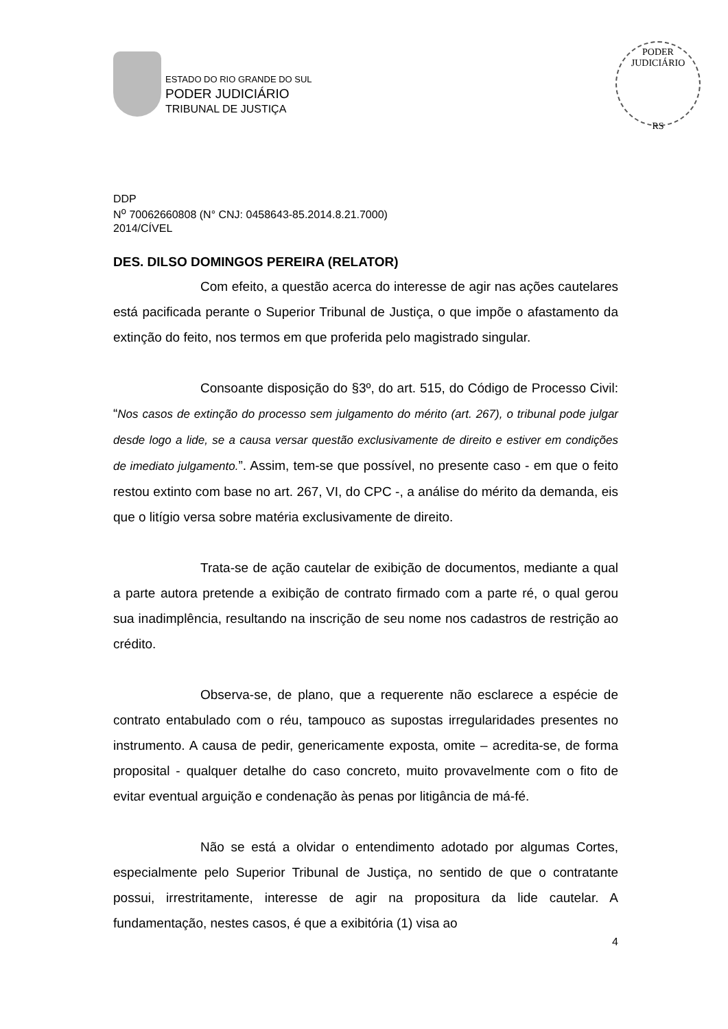ESTADO DO RIO GRANDE DO SUL
PODER JUDICIÁRIO
TRIBUNAL DE JUSTIÇA
PODER JUDICIÁRIO
RS
DDP
N<sup>o</sup> 70062660808 (N° CNJ: 0458643-85.2014.8.21.7000)
2014/CÍVEL
DES. DILSO DOMINGOS PEREIRA (RELATOR)
Com efeito, a questão acerca do interesse de agir nas ações cautelares está pacificada perante o Superior Tribunal de Justiça, o que impõe o afastamento da extinção do feito, nos termos em que proferida pelo magistrado singular.
Consoante disposição do §3º, do art. 515, do Código de Processo Civil: “Nos casos de extinção do processo sem julgamento do mérito (art. 267), o tribunal pode julgar desde logo a lide, se a causa versar questão exclusivamente de direito e estiver em condições de imediato julgamento.”. Assim, tem-se que possível, no presente caso - em que o feito restou extinto com base no art. 267, VI, do CPC -, a análise do mérito da demanda, eis que o litígio versa sobre matéria exclusivamente de direito.
Trata-se de ação cautelar de exibição de documentos, mediante a qual a parte autora pretende a exibição de contrato firmado com a parte ré, o qual gerou sua inadimplência, resultando na inscrição de seu nome nos cadastros de restrição ao crédito.
Observa-se, de plano, que a requerente não esclarece a espécie de contrato entabulado com o réu, tampouco as supostas irregularidades presentes no instrumento. A causa de pedir, genericamente exposta, omite – acredita-se, de forma proposital - qualquer detalhe do caso concreto, muito provavelmente com o fito de evitar eventual arguição e condenação às penas por litigância de má-fé.
Não se está a olvidar o entendimento adotado por algumas Cortes, especialmente pelo Superior Tribunal de Justiça, no sentido de que o contratante possui, irrestritamente, interesse de agir na propositura da lide cautelar. A fundamentação, nestes casos, é que a exibitória (1) visa ao
4